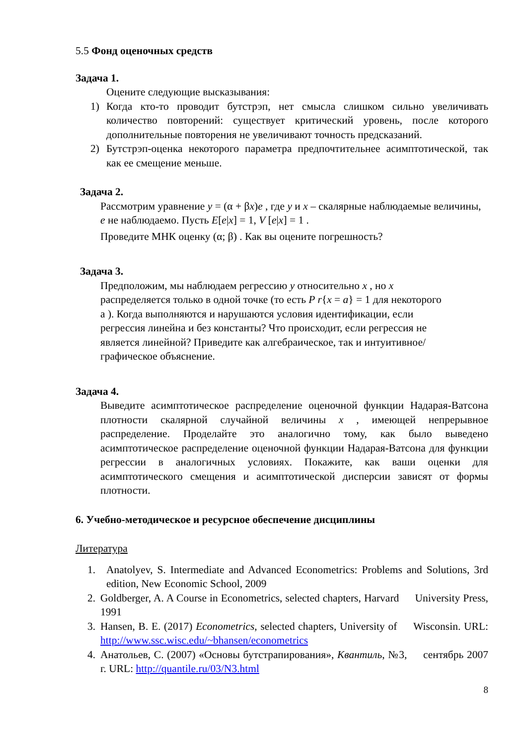5.5 Фонд оценочных средств
Задача 1.
Оцените следующие высказывания:
1) Когда кто-то проводит бутстрэп, нет смысла слишком сильно увеличивать количество повторений: существует критический уровень, после которого дополнительные повторения не увеличивают точность предсказаний.
2) Бутстрэп-оценка некоторого параметра предпочтительнее асимптотической, так как ее смещение меньше.
Задача 2.
Рассмотрим уравнение y = (α + βx)e , где y и x – скалярные наблюдаемые величины, e не наблюдаемо. Пусть E[e|x] = 1, V [e|x] = 1 .
Проведите МНК оценку (α; β) . Как вы оцените погрешность?
Задача 3.
Предположим, мы наблюдаем регрессию y относительно x , но x распределяется только в одной точке (то есть P r{x = a} = 1 для некоторого a ). Когда выполняются и нарушаются условия идентификации, если регрессия линейна и без константы? Что происходит, если регрессия не является линейной? Приведите как алгебраическое, так и интуитивное/графическое объяснение.
Задача 4.
Выведите асимптотическое распределение оценочной функции Надарая-Ватсона плотности скалярной случайной величины x , имеющей непрерывное распределение. Проделайте это аналогично тому, как было выведено асимптотическое распределение оценочной функции Надарая-Ватсона для функции регрессии в аналогичных условиях. Покажите, как ваши оценки для асимптотического смещения и асимптотической дисперсии зависят от формы плотности.
6. Учебно-методическое и ресурсное обеспечение дисциплины
Литература
1. Anatolyev, S. Intermediate and Advanced Econometrics: Problems and Solutions, 3rd edition, New Economic School, 2009
2. Goldberger, A. A Course in Econometrics, selected chapters, Harvard University Press, 1991
3. Hansen, B. E. (2017) Econometrics, selected chapters, University of Wisconsin. URL: http://www.ssc.wisc.edu/~bhansen/econometrics
4. Анатольев, С. (2007) «Основы бутстрапирования», Квантиль, №3, сентябрь 2007 г. URL: http://quantile.ru/03/N3.html
8